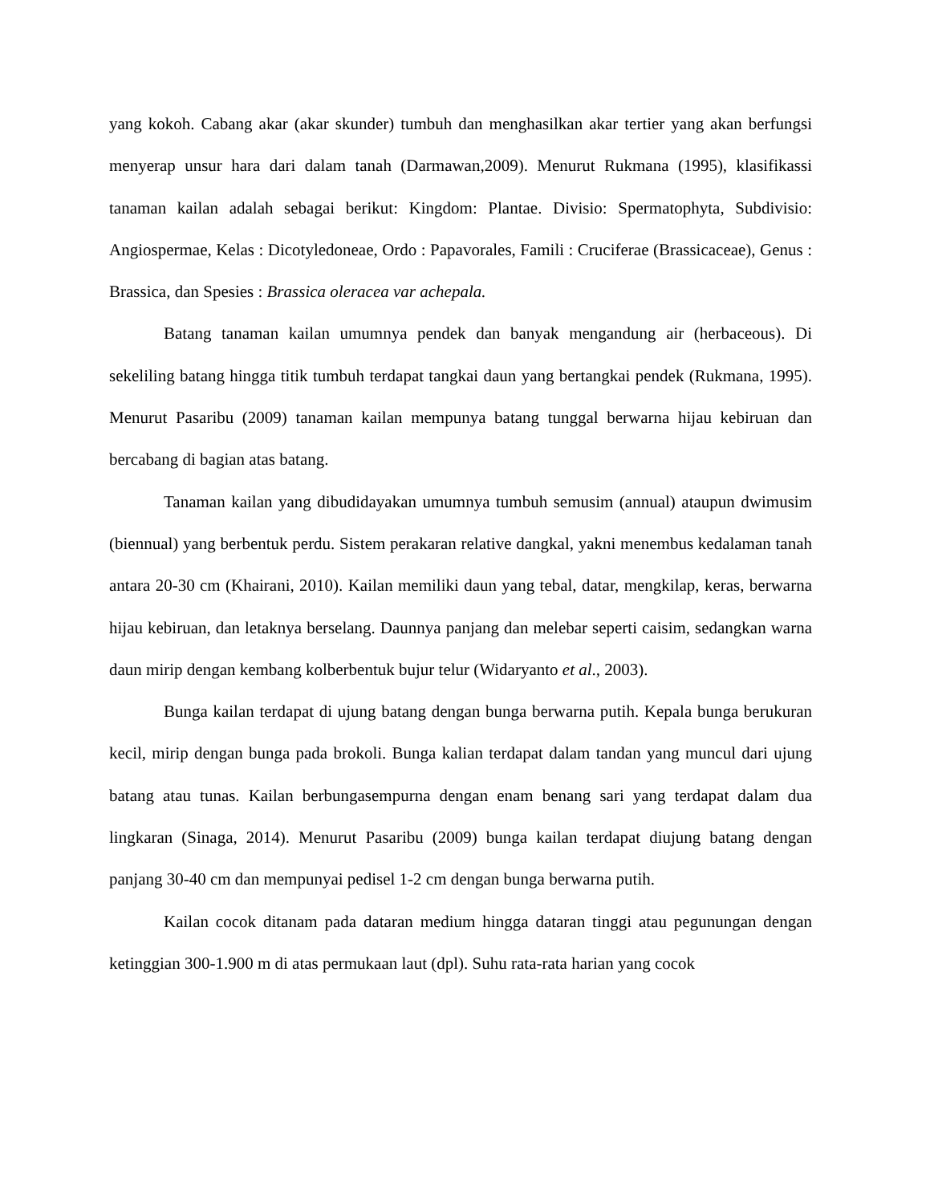yang kokoh. Cabang akar (akar skunder) tumbuh dan menghasilkan akar tertier yang akan berfungsi menyerap unsur hara dari dalam tanah (Darmawan,2009). Menurut Rukmana (1995), klasifikassi tanaman kailan adalah sebagai berikut: Kingdom: Plantae. Divisio: Spermatophyta, Subdivisio: Angiospermae, Kelas : Dicotyledoneae, Ordo : Papavorales, Famili : Cruciferae (Brassicaceae), Genus : Brassica, dan Spesies : Brassica oleracea var achepala.
Batang tanaman kailan umumnya pendek dan banyak mengandung air (herbaceous). Di sekeliling batang hingga titik tumbuh terdapat tangkai daun yang bertangkai pendek (Rukmana, 1995). Menurut Pasaribu (2009) tanaman kailan mempunya batang tunggal berwarna hijau kebiruan dan bercabang di bagian atas batang.
Tanaman kailan yang dibudidayakan umumnya tumbuh semusim (annual) ataupun dwimusim (biennual) yang berbentuk perdu. Sistem perakaran relative dangkal, yakni menembus kedalaman tanah antara 20-30 cm (Khairani, 2010). Kailan memiliki daun yang tebal, datar, mengkilap, keras, berwarna hijau kebiruan, dan letaknya berselang. Daunnya panjang dan melebar seperti caisim, sedangkan warna daun mirip dengan kembang kolberbentuk bujur telur (Widaryanto et al., 2003).
Bunga kailan terdapat di ujung batang dengan bunga berwarna putih. Kepala bunga berukuran kecil, mirip dengan bunga pada brokoli. Bunga kalian terdapat dalam tandan yang muncul dari ujung batang atau tunas. Kailan berbungasempurna dengan enam benang sari yang terdapat dalam dua lingkaran (Sinaga, 2014). Menurut Pasaribu (2009) bunga kailan terdapat diujung batang dengan panjang 30-40 cm dan mempunyai pedisel 1-2 cm dengan bunga berwarna putih.
Kailan cocok ditanam pada dataran medium hingga dataran tinggi atau pegunungan dengan ketinggian 300-1.900 m di atas permukaan laut (dpl). Suhu rata-rata harian yang cocok